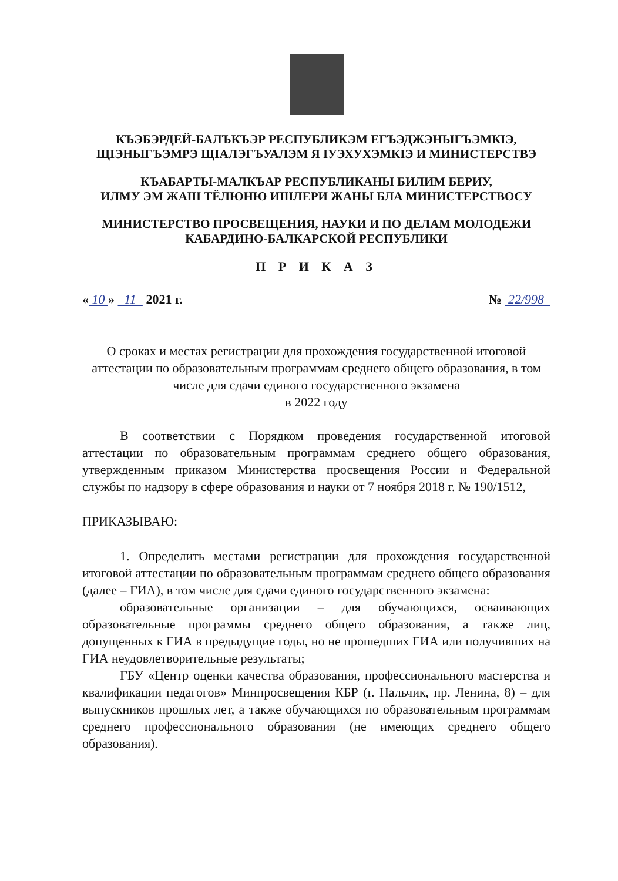КЪЭБЭРДЕЙ-БАЛЪКЪЭР РЕСПУБЛИКЭМ ЕГЪЭДЖЭНЫГЪЭМКIЭ,
ЩIЭНЫГЪЭМРЭ ЩIАЛЭГЪУАЛЭМ Я IУЭХУХЭМКIЭ И МИНИСТЕРСТВЭ
КЪАБАРТЫ-МАЛКЪАР РЕСПУБЛИКАНЫ БИЛИМ БЕРИУ,
ИЛМУ ЭМ ЖАШ ТЁЛЮНЮ ИШЛЕРИ ЖАНЫ БЛА МИНИСТЕРСТВОСУ
МИНИСТЕРСТВО ПРОСВЕЩЕНИЯ, НАУКИ И ПО ДЕЛАМ МОЛОДЕЖИ
КАБАРДИНО-БАЛКАРСКОЙ РЕСПУБЛИКИ
П Р И К А З
« 10 » 11 2021 г. № 22/998
О сроках и местах регистрации для прохождения государственной итоговой аттестации по образовательным программам среднего общего образования, в том числе для сдачи единого государственного экзамена
в 2022 году
В соответствии с Порядком проведения государственной итоговой аттестации по образовательным программам среднего общего образования, утвержденным приказом Министерства просвещения России и Федеральной службы по надзору в сфере образования и науки от 7 ноября 2018 г. № 190/1512,
ПРИКАЗЫВАЮ:
1. Определить местами регистрации для прохождения государственной итоговой аттестации по образовательным программам среднего общего образования (далее – ГИА), в том числе для сдачи единого государственного экзамена:
образовательные организации – для обучающихся, осваивающих образовательные программы среднего общего образования, а также лиц, допущенных к ГИА в предыдущие годы, но не прошедших ГИА или получивших на ГИА неудовлетворительные результаты;
ГБУ «Центр оценки качества образования, профессионального мастерства и квалификации педагогов» Минпросвещения КБР (г. Нальчик, пр. Ленина, 8) – для выпускников прошлых лет, а также обучающихся по образовательным программам среднего профессионального образования (не имеющих среднего общего образования).